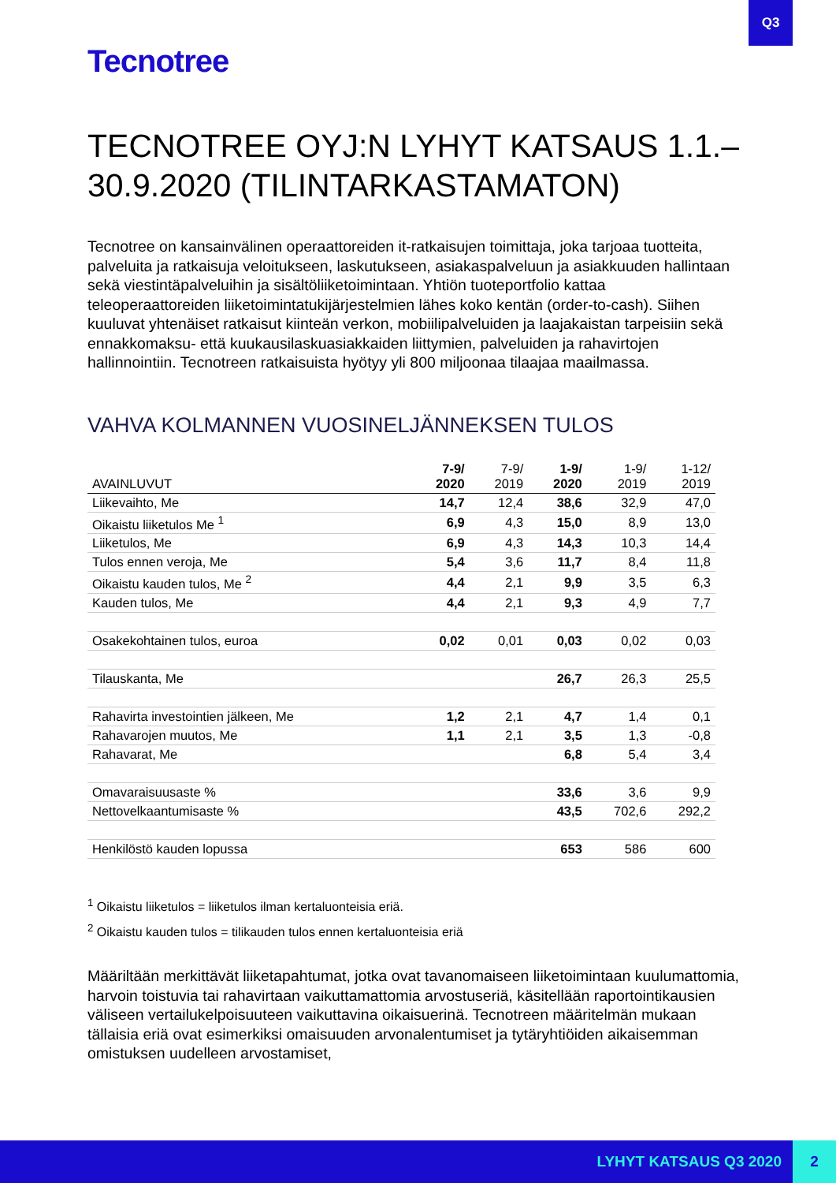Q3
Tecnotree
TECNOTREE OYJ:N LYHYT KATSAUS 1.1.–30.9.2020 (TILINTARKASTAMATON)
Tecnotree on kansainvälinen operaattoreiden it-ratkaisujen toimittaja, joka tarjoaa tuotteita, palveluita ja ratkaisuja veloitukseen, laskutukseen, asiakaspalveluun ja asiakkuuden hallintaan sekä viestintäpalveluihin ja sisältöliiketoimintaan. Yhtiön tuoteportfolio kattaa teleoperaattoreiden liiketoimintatukijärjestelmien lähes koko kentän (order-to-cash). Siihen kuuluvat yhtenäiset ratkaisut kiinteän verkon, mobiilipalveluiden ja laajakaistan tarpeisiin sekä ennakkomaksu- että kuukausilaskuasiakkaiden liittymien, palveluiden ja rahavirtojen hallinnointiin. Tecnotreen ratkaisuista hyötyy yli 800 miljoonaa tilaajaa maailmassa.
VAHVA KOLMANNEN VUOSINELJÄNNEKSEN TULOS
| AVAINLUVUT | 7-9/ 2020 | 7-9/ 2019 | 1-9/ 2020 | 1-9/ 2019 | 1-12/ 2019 |
| --- | --- | --- | --- | --- | --- |
| Liikevaihto, Me | 14,7 | 12,4 | 38,6 | 32,9 | 47,0 |
| Oikaistu liiketulos Me <sup>1</sup> | 6,9 | 4,3 | 15,0 | 8,9 | 13,0 |
| Liiketulos, Me | 6,9 | 4,3 | 14,3 | 10,3 | 14,4 |
| Tulos ennen veroja, Me | 5,4 | 3,6 | 11,7 | 8,4 | 11,8 |
| Oikaistu kauden tulos, Me <sup>2</sup> | 4,4 | 2,1 | 9,9 | 3,5 | 6,3 |
| Kauden tulos, Me | 4,4 | 2,1 | 9,3 | 4,9 | 7,7 |
| Osakekohtainen tulos, euroa | 0,02 | 0,01 | 0,03 | 0,02 | 0,03 |
| Tilauskanta, Me | | | 26,7 | 26,3 | 25,5 |
| Rahavirta investointien jälkeen, Me | 1,2 | 2,1 | 4,7 | 1,4 | 0,1 |
| Rahavarojen muutos, Me | 1,1 | 2,1 | 3,5 | 1,3 | -0,8 |
| Rahavarat, Me | | | 6,8 | 5,4 | 3,4 |
| Omavaraisuusaste % | | | 33,6 | 3,6 | 9,9 |
| Nettovelkaantumisaste % | | | 43,5 | 702,6 | 292,2 |
| Henkilöstö kauden lopussa | | | 653 | 586 | 600 |
<sup>1</sup> Oikaistu liiketulos = liiketulos ilman kertaluonteisia eriä.
<sup>2</sup> Oikaistu kauden tulos = tilikauden tulos ennen kertaluonteisia eriä
Määriltään merkittävät liiketapahtumat, jotka ovat tavanomaiseen liiketoimintaan kuulumattomia, harvoin toistuvia tai rahavirtaan vaikuttamattomia arvostuseriä, käsitellään raportointikausien väliseen vertailukelpoisuuteen vaikuttavina oikaisuerinä. Tecnotreen määritelmän mukaan tällaisia eriä ovat esimerkiksi omaisuuden arvonalentumiset ja tytäryhtiöiden aikaisemman omistuksen uudelleen arvostamiset,
LYHYT KATSAUS Q3 2020 2